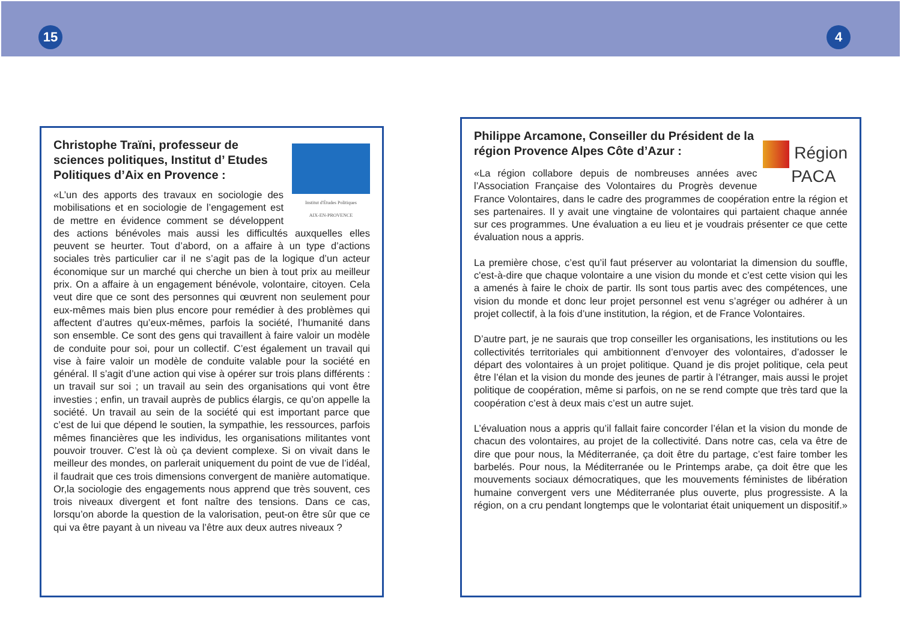15 4
Institut d'Études Politiques
AIX-EN-PROVENCE
Christophe Traïni, professeur de sciences politiques, Institut d’ Etudes Politiques d’Aix en Provence :
«L’un des apports des travaux en sociologie des mobilisations et en sociologie de l’engagement est de mettre en évidence comment se développent des actions bénévoles mais aussi les difficultés auxquelles elles peuvent se heurter. Tout d’abord, on a affaire à un type d’actions sociales très particulier car il ne s’agit pas de la logique d’un acteur économique sur un marché qui cherche un bien à tout prix au meilleur prix. On a affaire à un engagement bénévole, volontaire, citoyen. Cela veut dire que ce sont des personnes qui œuvrent non seulement pour eux-mêmes mais bien plus encore pour remédier à des problèmes qui affectent d’autres qu’eux-mêmes, parfois la société, l’humanité dans son ensemble. Ce sont des gens qui travaillent à faire valoir un modèle de conduite pour soi, pour un collectif. C’est également un travail qui vise à faire valoir un modèle de conduite valable pour la société en général. Il s’agit d’une action qui vise à opérer sur trois plans différents : un travail sur soi ; un travail au sein des organisations qui vont être investies ; enfin, un travail auprès de publics élargis, ce qu’on appelle la société. Un travail au sein de la société qui est important parce que c’est de lui que dépend le soutien, la sympathie, les ressources, parfois mêmes financières que les individus, les organisations militantes vont pouvoir trouver. C’est là où ça devient complexe. Si on vivait dans le meilleur des mondes, on parlerait uniquement du point de vue de l’idéal, il faudrait que ces trois dimensions convergent de manière automatique. Or,la sociologie des engagements nous apprend que très souvent, ces trois niveaux divergent et font naître des tensions. Dans ce cas, lorsqu’on aborde la question de la valorisation, peut-on être sûr que ce qui va être payant à un niveau va l’être aux deux autres niveaux ?
Région
PACA
Philippe Arcamone, Conseiller du Président de la région Provence Alpes Côte d’Azur :
«La région collabore depuis de nombreuses années avec l’Association Française des Volontaires du Progrès devenue France Volontaires, dans le cadre des programmes de coopération entre la région et ses partenaires. Il y avait une vingtaine de volontaires qui partaient chaque année sur ces programmes. Une évaluation a eu lieu et je voudrais présenter ce que cette évaluation nous a appris.
La première chose, c’est qu’il faut préserver au volontariat la dimension du souffle, c'est-à-dire que chaque volontaire a une vision du monde et c’est cette vision qui les a amenés à faire le choix de partir. Ils sont tous partis avec des compétences, une vision du monde et donc leur projet personnel est venu s’agréger ou adhérer à un projet collectif, à la fois d’une institution, la région, et de France Volontaires.
D’autre part, je ne saurais que trop conseiller les organisations, les institutions ou les collectivités territoriales qui ambitionnent d’envoyer des volontaires, d’adosser le départ des volontaires à un projet politique. Quand je dis projet politique, cela peut être l’élan et la vision du monde des jeunes de partir à l’étranger, mais aussi le projet politique de coopération, même si parfois, on ne se rend compte que très tard que la coopération c’est à deux mais c’est un autre sujet.
L’évaluation nous a appris qu’il fallait faire concorder l’élan et la vision du monde de chacun des volontaires, au projet de la collectivité. Dans notre cas, cela va être de dire que pour nous, la Méditerranée, ça doit être du partage, c’est faire tomber les barbelés. Pour nous, la Méditerranée ou le Printemps arabe, ça doit être que les mouvements sociaux démocratiques, que les mouvements féministes de libération humaine convergent vers une Méditerranée plus ouverte, plus progressiste. A la région, on a cru pendant longtemps que le volontariat était uniquement un dispositif.»